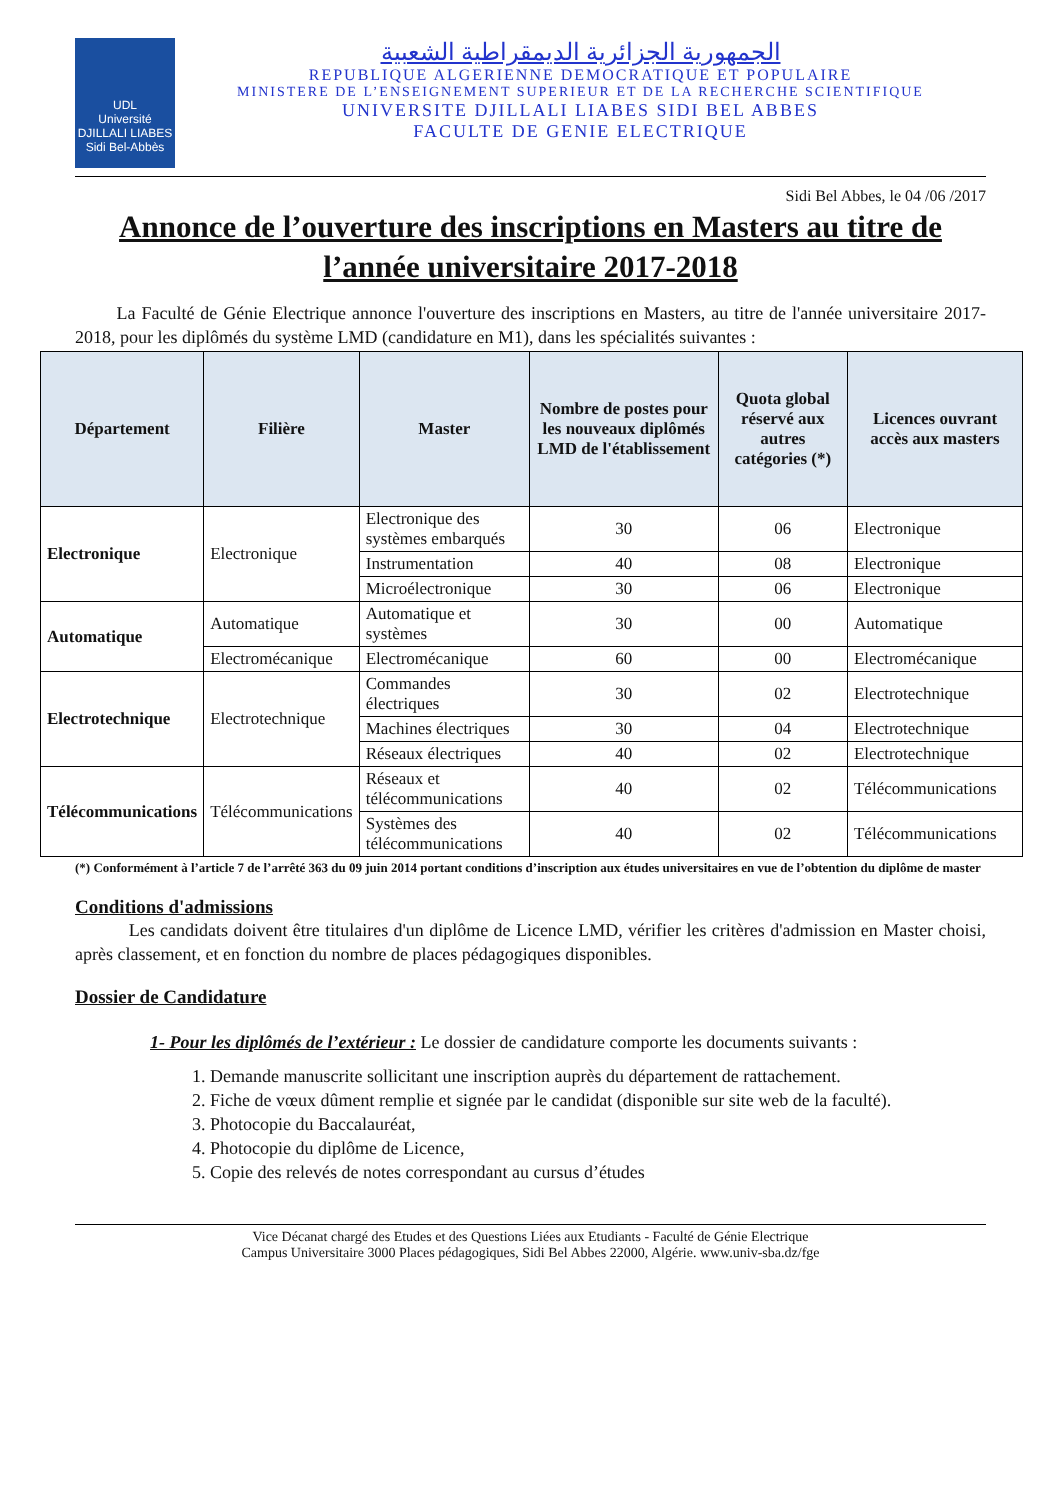UDL
Université
DJILLALI LIABES
Sidi Bel-Abbès
الجمهورية الجزائرية الديمقراطية الشعبية
REPUBLIQUE ALGERIENNE DEMOCRATIQUE ET POPULAIRE
MINISTERE DE L’ENSEIGNEMENT SUPERIEUR ET DE LA RECHERCHE SCIENTIFIQUE
UNIVERSITE DJILLALI LIABES SIDI BEL ABBES
FACULTE DE GENIE ELECTRIQUE
Sidi Bel Abbes, le 04 /06 /2017
Annonce de l’ouverture des inscriptions en Masters au titre de l’année universitaire 2017-2018
La Faculté de Génie Electrique annonce l'ouverture des inscriptions en Masters, au titre de l'année universitaire 2017-2018, pour les diplômés du système LMD (candidature en M1), dans les spécialités suivantes :
| Département | Filière | Master | Nombre de postes pour les nouveaux diplômés LMD de l'établissement | Quota global réservé aux autres catégories (*) | Licences ouvrant accès aux masters |
| --- | --- | --- | --- | --- | --- |
| Electronique | Electronique | Electronique des systèmes embarqués | 30 | 06 | Electronique |
| | | Instrumentation | 40 | 08 | Electronique |
| | | Microélectronique | 30 | 06 | Electronique |
| Automatique | Automatique | Automatique et systèmes | 30 | 00 | Automatique |
| | Electromécanique | Electromécanique | 60 | 00 | Electromécanique |
| Electrotechnique | Electrotechnique | Commandes électriques | 30 | 02 | Electrotechnique |
| | | Machines électriques | 30 | 04 | Electrotechnique |
| | | Réseaux électriques | 40 | 02 | Electrotechnique |
| Télécommunications | Télécommunications | Réseaux et télécommunications | 40 | 02 | Télécommunications |
| | | Systèmes des télécommunications | 40 | 02 | Télécommunications |
(*) Conformément à l’article 7 de l’arrêté 363 du 09 juin 2014 portant conditions d’inscription aux études universitaires en vue de l’obtention du diplôme de master
Conditions d'admissions
Les candidats doivent être titulaires d'un diplôme de Licence LMD, vérifier les critères d'admission en Master choisi, après classement, et en fonction du nombre de places pédagogiques disponibles.
Dossier de Candidature
1- Pour les diplômés de l’extérieur : Le dossier de candidature comporte les documents suivants :
1. Demande manuscrite sollicitant une inscription auprès du département de rattachement.
2. Fiche de vœux dûment remplie et signée par le candidat (disponible sur site web de la faculté).
3. Photocopie du Baccalauréat,
4. Photocopie du diplôme de Licence,
5. Copie des relevés de notes correspondant au cursus d’études
Vice Décanat chargé des Etudes et des Questions Liées aux Etudiants - Faculté de Génie Electrique
Campus Universitaire 3000 Places pédagogiques, Sidi Bel Abbes 22000, Algérie. www.univ-sba.dz/fge